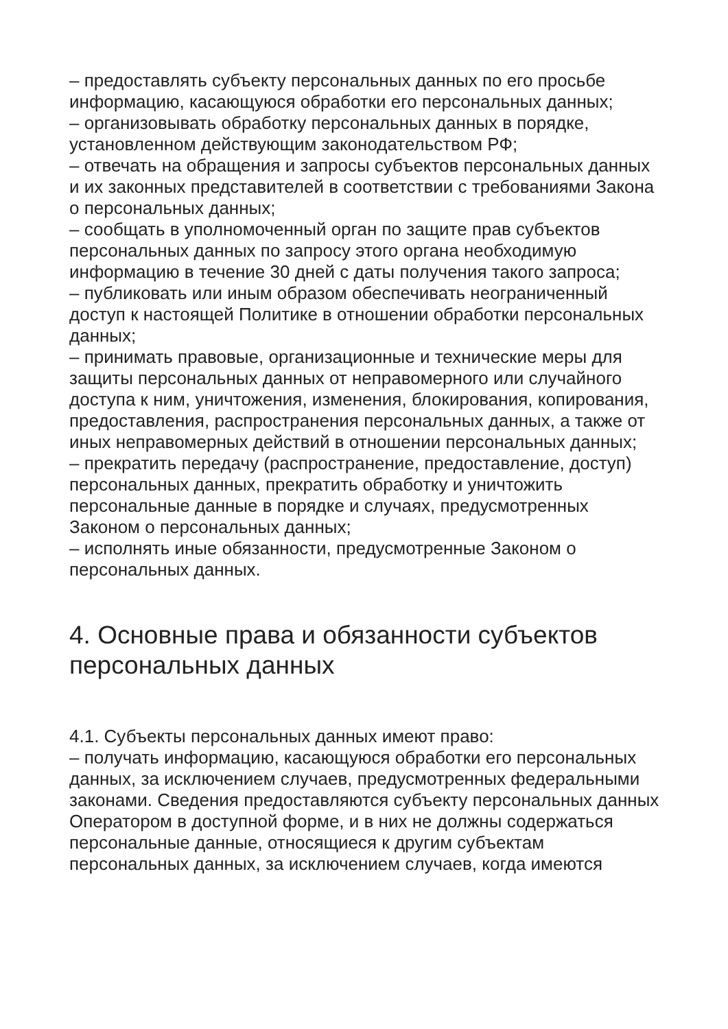– предоставлять субъекту персональных данных по его просьбе информацию, касающуюся обработки его персональных данных;
– организовывать обработку персональных данных в порядке, установленном действующим законодательством РФ;
– отвечать на обращения и запросы субъектов персональных данных и их законных представителей в соответствии с требованиями Закона о персональных данных;
– сообщать в уполномоченный орган по защите прав субъектов персональных данных по запросу этого органа необходимую информацию в течение 30 дней с даты получения такого запроса;
– публиковать или иным образом обеспечивать неограниченный доступ к настоящей Политике в отношении обработки персональных данных;
– принимать правовые, организационные и технические меры для защиты персональных данных от неправомерного или случайного доступа к ним, уничтожения, изменения, блокирования, копирования, предоставления, распространения персональных данных, а также от иных неправомерных действий в отношении персональных данных;
– прекратить передачу (распространение, предоставление, доступ) персональных данных, прекратить обработку и уничтожить персональные данные в порядке и случаях, предусмотренных Законом о персональных данных;
– исполнять иные обязанности, предусмотренные Законом о персональных данных.
4. Основные права и обязанности субъектов персональных данных
4.1. Субъекты персональных данных имеют право:
– получать информацию, касающуюся обработки его персональных данных, за исключением случаев, предусмотренных федеральными законами. Сведения предоставляются субъекту персональных данных Оператором в доступной форме, и в них не должны содержаться персональные данные, относящиеся к другим субъектам персональных данных, за исключением случаев, когда имеются